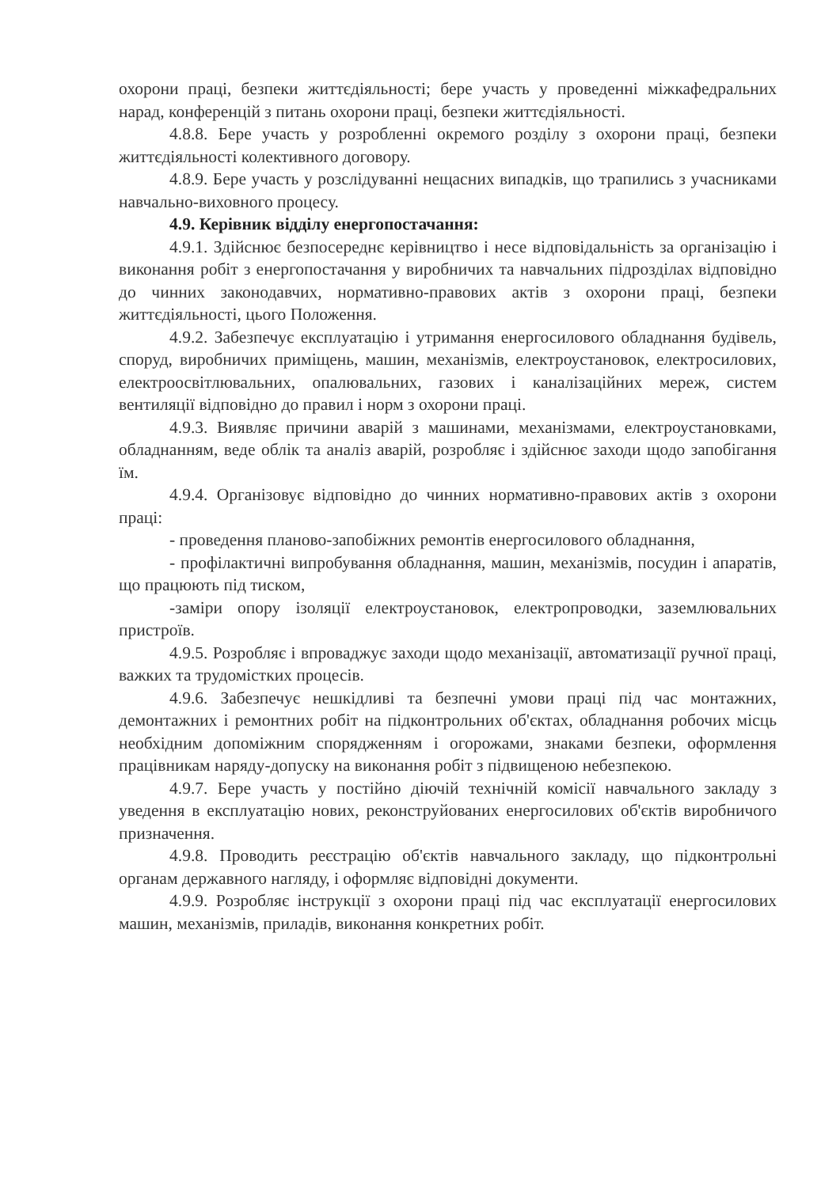охорони праці, безпеки життєдіяльності; бере участь у проведенні міжкафедральних нарад, конференцій з питань охорони праці, безпеки життєдіяльності.
4.8.8. Бере участь у розробленні окремого розділу з охорони праці, безпеки життєдіяльності колективного договору.
4.8.9. Бере участь у розслідуванні нещасних випадків, що трапились з учасниками навчально-виховного процесу.
4.9. Керівник відділу енергопостачання:
4.9.1. Здійснює безпосереднє керівництво і несе відповідальність за організацію і виконання робіт з енергопостачання у виробничих та навчальних підрозділах відповідно до чинних законодавчих, нормативно-правових актів з охорони праці, безпеки життєдіяльності, цього Положення.
4.9.2. Забезпечує експлуатацію і утримання енергосилового обладнання будівель, споруд, виробничих приміщень, машин, механізмів, електроустановок, електросилових, електроосвітлювальних, опалювальних, газових і каналізаційних мереж, систем вентиляції відповідно до правил і норм з охорони праці.
4.9.3. Виявляє причини аварій з машинами, механізмами, електроустановками, обладнанням, веде облік та аналіз аварій, розробляє і здійснює заходи щодо запобігання їм.
4.9.4. Організовує відповідно до чинних нормативно-правових актів з охорони праці:
- проведення планово-запобіжних ремонтів енергосилового обладнання,
- профілактичні випробування обладнання, машин, механізмів, посудин і апаратів, що працюють під тиском,
-заміри опору ізоляції електроустановок, електропроводки, заземлювальних пристроїв.
4.9.5. Розробляє і впроваджує заходи щодо механізації, автоматизації ручної праці, важких та трудомістких процесів.
4.9.6. Забезпечує нешкідливі та безпечні умови праці під час монтажних, демонтажних і ремонтних робіт на підконтрольних об'єктах, обладнання робочих місць необхідним допоміжним спорядженням і огорожами, знаками безпеки, оформлення працівникам наряду-допуску на виконання робіт з підвищеною небезпекою.
4.9.7. Бере участь у постійно діючій технічній комісії навчального закладу з уведення в експлуатацію нових, реконструйованих енергосилових об'єктів виробничого призначення.
4.9.8. Проводить реєстрацію об'єктів навчального закладу, що підконтрольні органам державного нагляду, і оформляє відповідні документи.
4.9.9. Розробляє інструкції з охорони праці під час експлуатації енергосилових машин, механізмів, приладів, виконання конкретних робіт.